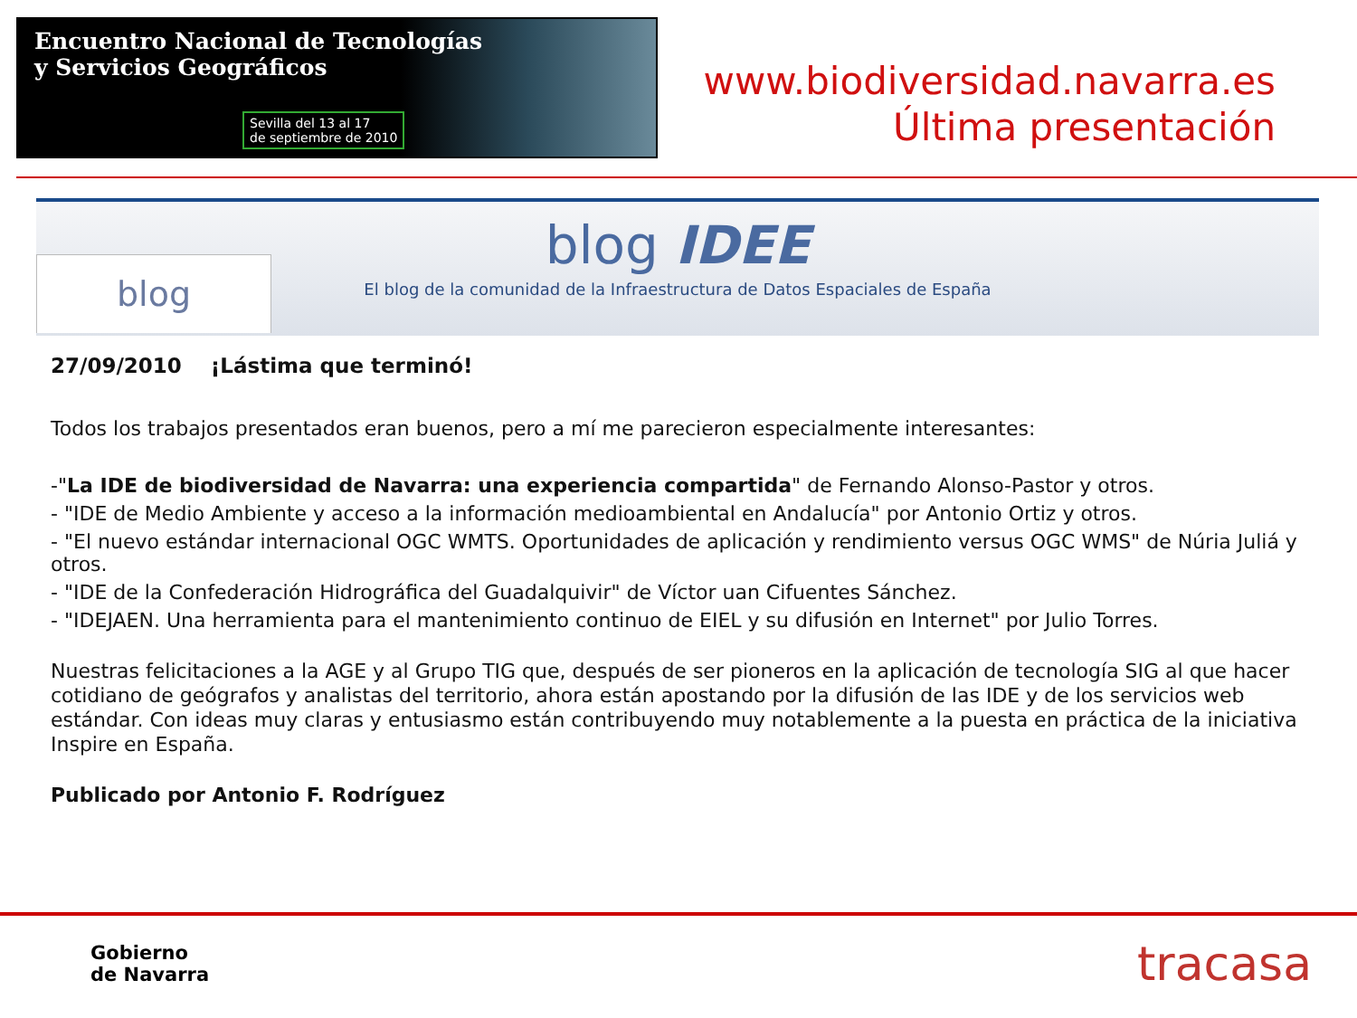Encuentro Nacional de Tecnologías
y Servicios Geográficos
Sevilla del 13 al 17
de septiembre de 2010
www.biodiversidad.navarra.es
Última presentación
blog
blog IDEE
El blog de la comunidad de la Infraestructura de Datos Espaciales de España
27/09/2010 ¡Lástima que terminó!
Todos los trabajos presentados eran buenos, pero a mí me parecieron especialmente interesantes:
-"La IDE de biodiversidad de Navarra: una experiencia compartida" de Fernando Alonso-Pastor y otros.
- "IDE de Medio Ambiente y acceso a la información medioambiental en Andalucía" por Antonio Ortiz y otros.
- "El nuevo estándar internacional OGC WMTS. Oportunidades de aplicación y rendimiento versus OGC WMS" de Núria Juliá y otros.
- "IDE de la Confederación Hidrográfica del Guadalquivir" de Víctor uan Cifuentes Sánchez.
- "IDEJAEN. Una herramienta para el mantenimiento continuo de EIEL y su difusión en Internet" por Julio Torres.
Nuestras felicitaciones a la AGE y al Grupo TIG que, después de ser pioneros en la aplicación de tecnología SIG al que hacer cotidiano de geógrafos y analistas del territorio, ahora están apostando por la difusión de las IDE y de los servicios web estándar. Con ideas muy claras y entusiasmo están contribuyendo muy notablemente a la puesta en práctica de la iniciativa Inspire en España.
Publicado por Antonio F. Rodríguez
Gobierno
de Navarra
tracasa